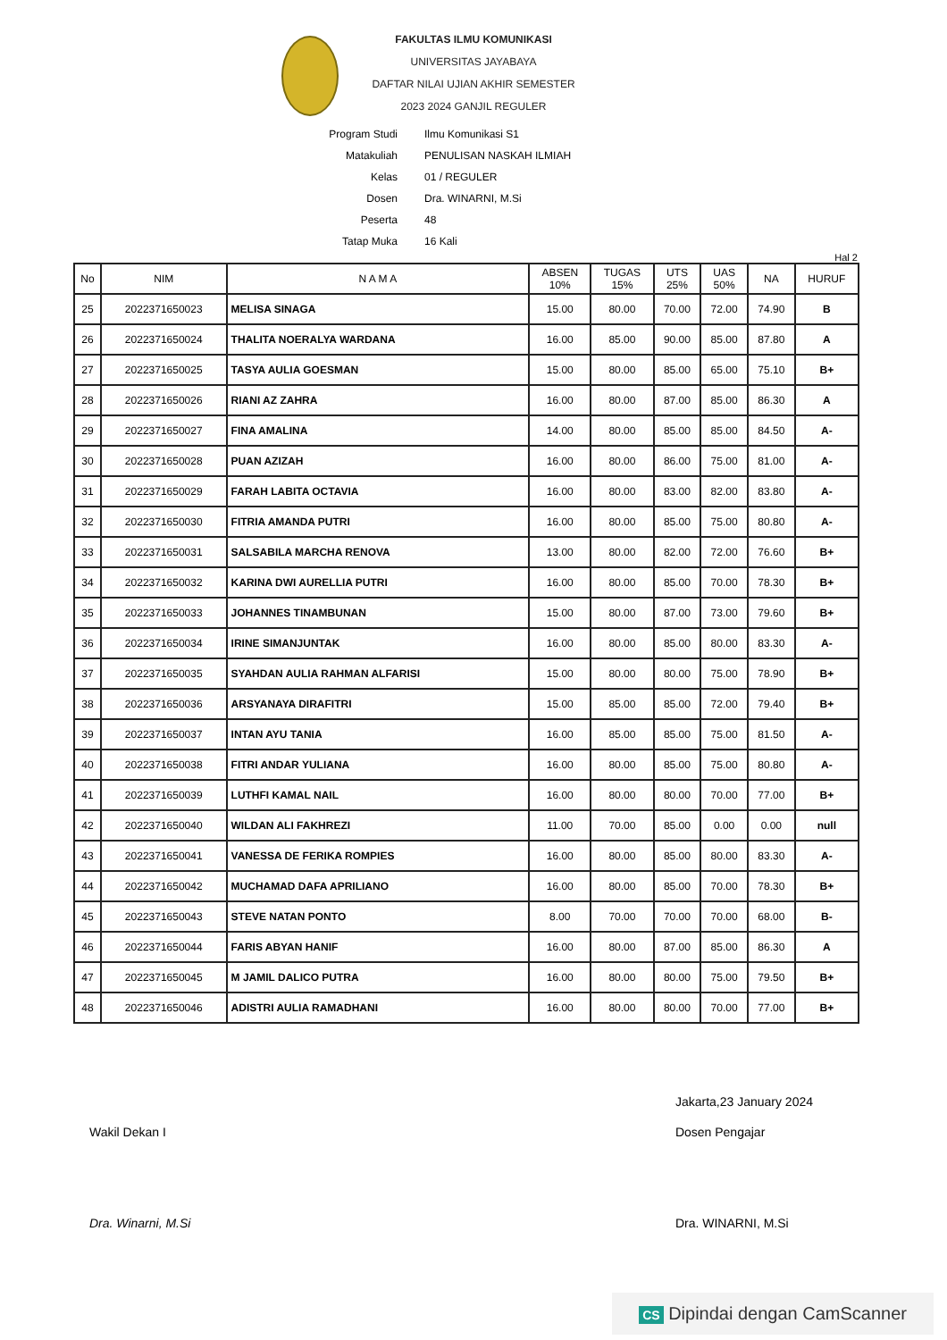FAKULTAS ILMU KOMUNIKASI
UNIVERSITAS JAYABAYA
DAFTAR NILAI UJIAN AKHIR SEMESTER
2023 2024 GANJIL REGULER
Program Studi Ilmu Komunikasi S1
Matakuliah PENULISAN NASKAH ILMIAH
Kelas 01 / REGULER
Dosen Dra. WINARNI, M.Si
Peserta 48
Tatap Muka 16 Kali
Hal 2
| No | NIM | N A M A | ABSEN 10% | TUGAS 15% | UTS 25% | UAS 50% | NA | HURUF |
| --- | --- | --- | --- | --- | --- | --- | --- | --- |
| 25 | 2022371650023 | MELISA SINAGA | 15.00 | 80.00 | 70.00 | 72.00 | 74.90 | B |
| 26 | 2022371650024 | THALITA NOERALYA WARDANA | 16.00 | 85.00 | 90.00 | 85.00 | 87.80 | A |
| 27 | 2022371650025 | TASYA AULIA GOESMAN | 15.00 | 80.00 | 85.00 | 65.00 | 75.10 | B+ |
| 28 | 2022371650026 | RIANI AZ ZAHRA | 16.00 | 80.00 | 87.00 | 85.00 | 86.30 | A |
| 29 | 2022371650027 | FINA AMALINA | 14.00 | 80.00 | 85.00 | 85.00 | 84.50 | A- |
| 30 | 2022371650028 | PUAN AZIZAH | 16.00 | 80.00 | 86.00 | 75.00 | 81.00 | A- |
| 31 | 2022371650029 | FARAH LABITA OCTAVIA | 16.00 | 80.00 | 83.00 | 82.00 | 83.80 | A- |
| 32 | 2022371650030 | FITRIA AMANDA PUTRI | 16.00 | 80.00 | 85.00 | 75.00 | 80.80 | A- |
| 33 | 2022371650031 | SALSABILA MARCHA RENOVA | 13.00 | 80.00 | 82.00 | 72.00 | 76.60 | B+ |
| 34 | 2022371650032 | KARINA DWI AURELLIA PUTRI | 16.00 | 80.00 | 85.00 | 70.00 | 78.30 | B+ |
| 35 | 2022371650033 | JOHANNES TINAMBUNAN | 15.00 | 80.00 | 87.00 | 73.00 | 79.60 | B+ |
| 36 | 2022371650034 | IRINE SIMANJUNTAK | 16.00 | 80.00 | 85.00 | 80.00 | 83.30 | A- |
| 37 | 2022371650035 | SYAHDAN AULIA RAHMAN ALFARISI | 15.00 | 80.00 | 80.00 | 75.00 | 78.90 | B+ |
| 38 | 2022371650036 | ARSYANAYA DIRAFITRI | 15.00 | 85.00 | 85.00 | 72.00 | 79.40 | B+ |
| 39 | 2022371650037 | INTAN AYU TANIA | 16.00 | 85.00 | 85.00 | 75.00 | 81.50 | A- |
| 40 | 2022371650038 | FITRI ANDAR YULIANA | 16.00 | 80.00 | 85.00 | 75.00 | 80.80 | A- |
| 41 | 2022371650039 | LUTHFI KAMAL NAIL | 16.00 | 80.00 | 80.00 | 70.00 | 77.00 | B+ |
| 42 | 2022371650040 | WILDAN ALI FAKHREZI | 11.00 | 70.00 | 85.00 | 0.00 | 0.00 | null |
| 43 | 2022371650041 | VANESSA DE FERIKA ROMPIES | 16.00 | 80.00 | 85.00 | 80.00 | 83.30 | A- |
| 44 | 2022371650042 | MUCHAMAD DAFA APRILIANO | 16.00 | 80.00 | 85.00 | 70.00 | 78.30 | B+ |
| 45 | 2022371650043 | STEVE NATAN PONTO | 8.00 | 70.00 | 70.00 | 70.00 | 68.00 | B- |
| 46 | 2022371650044 | FARIS ABYAN HANIF | 16.00 | 80.00 | 87.00 | 85.00 | 86.30 | A |
| 47 | 2022371650045 | M JAMIL DALICO PUTRA | 16.00 | 80.00 | 80.00 | 75.00 | 79.50 | B+ |
| 48 | 2022371650046 | ADISTRI AULIA RAMADHANI | 16.00 | 80.00 | 80.00 | 70.00 | 77.00 | B+ |
Wakil Dekan I
Dra. Winarni, M.Si
Jakarta,23 January 2024
Dosen Pengajar
Dra. WINARNI, M.Si
CS Dipindai dengan CamScanner